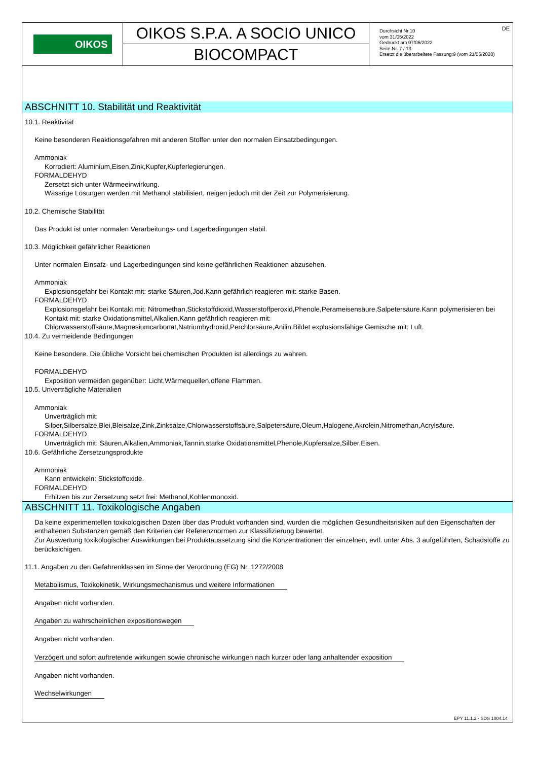OIKOS
OIKOS S.P.A. A SOCIO UNICO
BIOCOMPACT
DE Durchsicht Nr.10
vom 31/05/2022
Gedruckt am 07/06/2022
Seite Nr. 7 / 13
Ersetzt die überarbeitete Fassung:9 (vom 21/05/2020)
ABSCHNITT 10. Stabilität und Reaktivität
10.1. Reaktivität
Keine besonderen Reaktionsgefahren mit anderen Stoffen unter den normalen Einsatzbedingungen.
Ammoniak
Korrodiert: Aluminium,Eisen,Zink,Kupfer,Kupferlegierungen.
FORMALDEHYD
Zersetzt sich unter Wärmeeinwirkung.
Wässrige Lösungen werden mit Methanol stabilisiert, neigen jedoch mit der Zeit zur Polymerisierung.
10.2. Chemische Stabilität
Das Produkt ist unter normalen Verarbeitungs- und Lagerbedingungen stabil.
10.3. Möglichkeit gefährlicher Reaktionen
Unter normalen Einsatz- und Lagerbedingungen sind keine gefährlichen Reaktionen abzusehen.
Ammoniak
Explosionsgefahr bei Kontakt mit: starke Säuren,Jod.Kann gefährlich reagieren mit: starke Basen.
FORMALDEHYD
Explosionsgefahr bei Kontakt mit: Nitromethan,Stickstoffdioxid,Wasserstoffperoxid,Phenole,Perameisensäure,Salpetersäure.Kann polymerisieren bei Kontakt mit: starke Oxidationsmittel,Alkalien.Kann gefährlich reagieren mit: Chlorwasserstoffsäure,Magnesiumcarbonat,Natriumhydroxid,Perchlorsäure,Anilin.Bildet explosionsfähige Gemische mit: Luft.
10.4. Zu vermeidende Bedingungen
Keine besondere. Die übliche Vorsicht bei chemischen Produkten ist allerdings zu wahren.
FORMALDEHYD
Exposition vermeiden gegenüber: Licht,Wärmequellen,offene Flammen.
10.5. Unverträgliche Materialien
Ammoniak
Unverträglich mit:
Silber,Silbersalze,Blei,Bleisalze,Zink,Zinksalze,Chlorwasserstoffsäure,Salpetersäure,Oleum,Halogene,Akrolein,Nitromethan,Acrylsäure.
FORMALDEHYD
Unverträglich mit: Säuren,Alkalien,Ammoniak,Tannin,starke Oxidationsmittel,Phenole,Kupfersalze,Silber,Eisen.
10.6. Gefährliche Zersetzungsprodukte
Ammoniak
Kann entwickeln: Stickstoffoxide.
FORMALDEHYD
Erhitzen bis zur Zersetzung setzt frei: Methanol,Kohlenmonoxid.
ABSCHNITT 11. Toxikologische Angaben
Da keine experimentellen toxikologischen Daten über das Produkt vorhanden sind, wurden die möglichen Gesundheitsrisiken auf den Eigenschaften der enthaltenen Substanzen gemäß den Kriterien der Referenznormen zur Klassifizierung bewertet.
Zur Auswertung toxikologischer Auswirkungen bei Produktaussetzung sind die Konzentrationen der einzelnen, evtl. unter Abs. 3 aufgeführten, Schadstoffe zu berücksichigen.
11.1. Angaben zu den Gefahrenklassen im Sinne der Verordnung (EG) Nr. 1272/2008
Metabolismus, Toxikokinetik, Wirkungsmechanismus und weitere Informationen
Angaben nicht vorhanden.
Angaben zu wahrscheinlichen expositionswegen
Angaben nicht vorhanden.
Verzögert und sofort auftretende wirkungen sowie chronische wirkungen nach kurzer oder lang anhaltender exposition
Angaben nicht vorhanden.
Wechselwirkungen
EPY 11.1.2 - SDS 1004.14